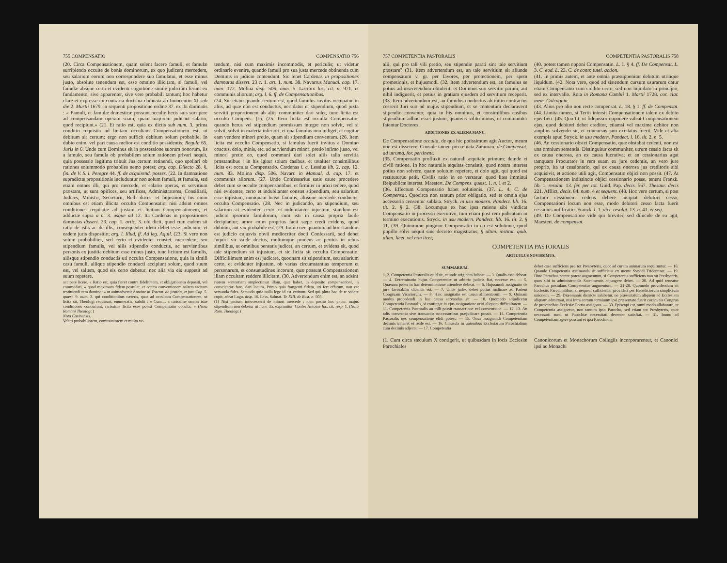755 COMPENSATIO COMPENSATIO 756
(20. Circa Compensationem, quam solent facere famuli, et famulæ surripiendo occulte de bonis dominorum, ex quo judicent mercedem, seu salarium eorum non correspondere suo famulatui, et esse minus justo, absolute tenendum est, esse omnino illicitam, si famuli, vel famulæ absque certa et evidenti cognitione simile judicium ferunt ex fundamento, sive apparenter, sive vere probabili tantum; hoc habetur clare et expresse ex contraria doctrina damnata ab Innocentio XI sub die 2. Martii 1679. in sequenti propositione ordine 37. ex ibi damnatis : « Famuli, et famulæ domesticæ possunt occulte heris suis surripere ad compensandam operam suam, quam majorem judicant salario, quod recipiunt.» (21. Et ratio est, quia ex dictis sub num. 3. prima conditio requisita ad licitam occultam Compensationem est, ut debitum sit certum; ergo non sufficit debitum solum probabile. In dubio enim, vel pari causa melior est conditio possidentis; Regula 65. Juris in 6. Unde cum Dominus sit in possessione suorum bonorum, iis a famulo, seu famula ob probabilem solum rationem privari nequit, quia possessio legitima tribuit Jus certum retinendi, quo spoliari ob rationes solummodo probabiles nemo potest; arg. cap. Dilecto 28. §. fin. de V. S. l. Peregre 44. ff. de acquirend. posses. (22. In damnatione supradictæ propositionis includuntur non solum famuli, et famulæ, sed etiam omnes illi, qui pro mercede, et salario operas, et servitium præstant, ut sunt opifices, seu artifices, Administratores, Consiliarii, Judices, Ministri, Secretarii, Belli duces, et hujusmodi; his enim omnibus est etiam illicita occulta Compensatio, nisi adsint omnes conditiones requisitæ ad justam et licitam Compensationem, et adductæ supra a n. 3. usque ad 12. Ita Cardenas in propositiones damnatas dissert. 23. cap. 1. artic. 3. ubi dicit, quod cum eadem sit ratio de istis ac de illis, consequenter idem debet esse judicium, et eadem juris dispositio; arg. l. Illud, ff. Ad leg. Aquil. (23. Si vero non solum probabiliter, sed certo et evidenter constet, mercedem, seu stipendium famulis, vel aliis stipendio conductis, ac servientibus personis ex justitia debitum esse minus justo, tunc licitum est famulis, aliisque stipendio conductis uti occulta Compensatione, quia in simili casu famuli, aliique stipendio conducti accipiunt solum, quod suum est, vel saltem, quod eis certo debetur, nec alia via eis suppetit ad suum repetere.
accipere licere. « Ratio est, quia fieret contra fidelitatem, et obligationem depositi, vel commodati, « quod maximam fidem postulat, et contra conventionem saltem tacitam restituendi rem domino; » ut animadvertit Antoine in Tractat. de justitia, et jure Cap. 5. quæst. 9. num. 3. qui conditionibus cæteris, quas ad occultam Compensationem, ut licita sit, Theologi requirunt, enumeratis, subdit : « Cum.... « rarissime omnes istæ conditiones concurrant, rarissime licita esse potest Compensatio occulta. » (Nota Romani Theologi.)
Nota Casinensis.
Veluti probabiliorem, communiorem et multo ve-
tendum, nisi cum maximis incommodis, et periculis; ut videtur ordinarie evenire, quando famuli pro sua justa mercede obtinenda cum Dominis in judicio contendunt. Sic tenet Cardenas in propositiones damnatas dissert. 23 c. 1. art. 1. num. 38. Navarrus Manual. cap. 17. num. 172. Molina disp. 506. num. 5. Lacroix loc. cit. n. 971. et communis aliorum; arg. l. 6. ff. de Compensationibus.
(24. Sic etiam quando certum est, quod famulus invitus occupatur in aliis, ad quæ non est conductus, nec datur ei stipendium, quod juxta servitii proportionem ab aliis communiter dari solet, tunc licita est occulta Compens. (1). (25. Item licita est occulta Compensatio, quando herus vel stipendium promissum integre non solvit, vel si solvit, solvit in materia inferiori, et qua famulus non indiget, et cogitur eam vendere minori pretio, quam sit stipendium conventum. (26. Item licita est occulta Compensatio, si famulus fuerit invitus a Domino coactus, dolo, minis, etc. ad serviendum minori pretio infimo justo, vel minori pretio eo, quod communi dari solet aliis talia servitia præstantibus : in his igitur solum casibus, et totaliter consimilibus licita est occulta Compensatio. Cardenas l. c. Lessius lib. 2. cap. 12. num. 83. Molina disp. 506. Navarr. in Manual. d. cap. 17. et communis aliorum. (27. Unde Confessarius satis caute procedere debet cum se occulte compensantibus, et firmiter in praxi tenere, quod nisi evidenter, certo et indubitanter constet stipendium, seu salarium esse injustum, numquam liceat famulis, aliisque mercede conductis, occulta Compensatio. (28. Nec in judicando, an stipendium, seu salarium sit evidenter, certo, et indubitanter injustum, standum est judicio ipsorum famulorum, cum isti in causa propria facile decipiantur; amor enim proprius facit sæpe credi evidens, quod dubium, aut vix probabile est. (29. Immo nec quantum ad hoc standum est judicio cujusvis obvii mediocriter docti Confessarii, sed debet inquiri vir valde doctus, multumque prudens ac peritus in rebus similibus, ut omnibus pensatis judicet, an certum, et evidens sit, quod tale stipendium sit injustum, et sic licita sit occulta Compensatio. Difficillimum enim est judicare, quodnam sit stipendium, seu salarium certo, et evidenter injustum, ob varias circumstantias temporum et personarum, et consuetudines locorum, quæ possunt Compensationem illam occultam reddere illicitam. (30. Advertendum enim est, an adsint
riorem sententiam amplectimur illam, quæ habet, in deposito compensationi, in conscientiæ foro, dari locum. Primo quia frangenti fidem, uti fert effatum, non est servanda fides. Secundo quia nulla lege id est vetitum. Sed qui plura hac de re videre cupit, adeat Lugo. disp. 16. Less. Salmat. Tr. XIII. de Rest. n. 505.
(1) Nisi pactum intercesserit de minori mercede ; nam posito hoc pacto, majus stipendium non debetur ut num. 35. exprimitur. Confer Antoine loc. cit. resp. 1. (Nota Rom. Theologi.)
757 COMPETENTIA PASTORALIS COMPETENTIA PASTORALIS 758
alii, qui pro tali vili pretio, seu stipendio parati sint tale servitium præstare? (31. Item advertendum est, an tale servitium sit aliunde compensatum v. gr. per favores, per protectionem, per spem promotionis, et hujusmodi. (32. Item advertendum est, an famulus se potius ad inserviendum obtulerit, et Dominus suo servitio parum, aut nihil indiguerit, et potius in gratiam ejusdem ad servitium receperit. (33. Item advertendum est, an famulus conductus ab initio contractus cesserit Juri suo ad majus stipendium, et se contentum declaraverit stipendio convento; quia in his omnibus, et consimilibus casibus stipendium adhuc esset justum, quamvis solito minus, ut communiter fatentur Doctores.
ADDITIONES EX ALIENA MANU.
De Compensatione occulta, de qua hic potissimum agit Auctor, meum non est disserere. Consule tamen pro re nata Zamoran. de Compensat. ad utrumq. for. pertinent.
(35. Compensatio profluxit ex naturali æquitate primum; deinde et civili ratione. In hoc naturalis æquitas consistit, quod nostra interest potius non solvere, quam solutum repetere, et dolo agit, qui quod est restituturus petit. Civilis ratio in eo versatur, quod lites imminui Reipublicæ interest. Maestert. De Compens. quæst. 1. n. 1 et 2.
(36. Effectum Compensatio habet solutionis. (37. L. 4. C. de Compensat. Quocirca non tantum prior obligatio, sed et omnia ejus accessoria censentur sublata. Stryck. in usu modern. Pandect. lib. 16. tit. 2. § 2. (38. Locumque ex hac ipsa ratione sibi vindicat Compensatio in processu executivo, tum etiam post rem judicatam in termino executionis. Stryck. in usu modern. Pandect. lib. 16. tit. 2. § 11. (39. Quinimmo pinguior Compensatio in eo est solutione, quod pupillo solvi nequit sine decreto magistratus; § ultim. institut. quib. alien. licet, vel non licet;
(40. potest tamen opponi Compensatio. L. 1. § 4. ff. De Compensat. L. 3. C. eod. L. 23. C. de contr. tutel. action.
(41. In primis autem, et ante omnia præsupponitur debitum utrinque liquidum. (42. Nota vero, quod ad sistendum cursum usurarum datur etiam Compensatio cum credito certo, sed non liquidato in principio, sed ex intervallo. Rota in Romana Cambii 1. Martii 1728. cor. clar. mem. Calcagnin.
(43. Alius pro alio non recte compensat. L. 18. § 1. ff. de Compensat. (44. Limita tamen, si Tertii intersit Compensationem talem ex debito ejus fieri. (45. Quo fit, ut fidejussor opponere valeat Compensationem ejus, quod debitori debet creditor, etiamsi vel maxime debitor non amplius solvendo sit, et concursus jam excitatus fuerit. Vide et alia exempla apud Stryck. in usu modern. Pandect. l. 16. tit. 2. n. 5.
(46. An cessionario obstet Compensatio, quæ obstabat cedenti, non est una omnium sententia. Distinguitur communiter, utrum cessio facta sit ex causa onerosa, an ex causa lucrativa; et an cessionarius agat tamquam Procurator in rem suam ex jure cedentis, an vero jure proprio, ita ut cessionario, qui ex causa onerosa jus creditoris sibi acquisivit, et actione utili agit, Compensatio objici non possit. (47. At Compensationem indistincte objici cessionario posse, tenent Franzk. lib. 1. resolut. 13. fer. per tot. Guid. Pap. decis. 567. Thesaur. decis 221. Afflict. decis. 84. num. 4 et sequent. (48. Hoc vero certum, si post factam cessionem cedens debere incipiat debitori cesso, Compensationi locum non esse, modo debitori cesso facta fuerit cessionis notificatio. Franzk. l. 1. dict. resolut. 13. n. 41. et seq.
(49. De Compensatione vide qui breviter, sed dilucide de ea agit, Maestert. de compensat.
COMPETENTIA PASTORALIS
ARTICULUS NOVISSIMUS.
SUMMARIUM.
1. 2. Competentia Pastoralis quid sit, et unde originem habeat. — 3. Qualis esse debeat. — 4. Determinatio hujus Competentiæ ut arbitrio judicis fiat, necesse est. — 5. Quænam judex in hac determinatione attendere debeat. — 6. Hujusmodi assignatio de jure favorabilis dicenda est. — 7. Unde judex debet potius inclinare ad Partem Congruam Vicariorum. — 8. Hæc assignatio est causa alimentorum. — 9. Quinam modus procedendi in hac causa servandus sit. — 10. Quomodo adjudicetur Competentia Pastoralis, si contingat in ejus assignatione oriri aliquam difficultatem. — 11. Competentia Pastoralis an tolli possit transactione vel conventione. — 12. 13. An talis conventio sive transactio successoribus præjudicare possit. — 14. Competentia Pastoralis nec compensatione elidi potest. — 15. Onus assignandi Competentiam decimis inhæret et reale est. — 16. Clausula in unionibus Ecclesiarum Parochialium cum decimis adjecta. — 17. Competentia
debet esse sufficiens pro tot Presbyteris, quot ad curam animarum requiruntur. — 18. Quando Competentia æstimanda sit sufficiens ex mente Synodi Tridentinæ. — 19. Hinc Parochus petere potest augmentum, si Competentia sufficiens non sit Presbyteris, quos sibi in administrandis Sacramentis adjungere debet. — 20. Ad quid teneatur Parochus postulans Competentiæ augmentum. — 21-28. Quomodo providendum sit Ecclesiis Parochialibus, si nequeat sufficienter provideri per Beneficiorum simplicium unionem. — 29. Diœcesanis districte inhibetur, ne præsentatum aliquem ad Ecclesiam aliquam admittant, nisi intra certum terminum ipsi præsentato fuerit coram eis Congrua de proventibus Ecclesiæ Portio assignata. — 30. Episcopi est, omni modo allaborare, ut Competentia assignetur, non tantum ipso Parocho, sed etiam tot Presbyteris, quot necessarii sunt, ut Parochiæ necessitati decenter satisfiat. — 31. Immo ad Competentiam agere possunt et ipsi Parochiani.
(1. Cum circa sæculum X contigerit, ut quibusdam in locis Ecclesiæ Parochiales
Canonicorum et Monachorum Collegiis incorporarentur, et Canonici ipsi ac Monachi